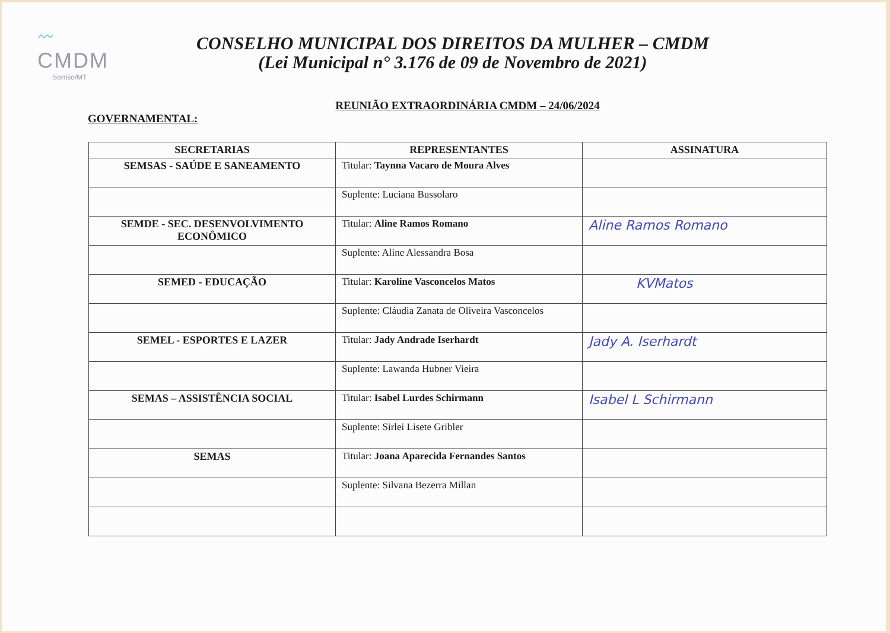〰
CMDM
Sorriso/MT
CONSELHO MUNICIPAL DOS DIREITOS DA MULHER – CMDM
(Lei Municipal n° 3.176 de 09 de Novembro de 2021)
REUNIÃO EXTRAORDINÁRIA CMDM – 24/06/2024
GOVERNAMENTAL:
| SECRETARIAS | REPRESENTANTES | ASSINATURA |
| --- | --- | --- |
| SEMSAS - SAÚDE E SANEAMENTO | Titular: Taynna Vacaro de Moura Alves | |
| | Suplente: Luciana Bussolaro | |
| SEMDE - SEC. DESENVOLVIMENTO ECONÔMICO | Titular: Aline Ramos Romano | Aline Ramos Romano |
| | Suplente: Aline Alessandra Bosa | |
| SEMED - EDUCAÇÃO | Titular: Karoline Vasconcelos Matos | KVMatos |
| | Suplente: Cláudia Zanata de Oliveira Vasconcelos | |
| SEMEL - ESPORTES E LAZER | Titular: Jady Andrade Iserhardt | Jady A. Iserhardt |
| | Suplente: Lawanda Hubner Vieira | |
| SEMAS – ASSISTÊNCIA SOCIAL | Titular: Isabel Lurdes Schirmann | Isabel L Schirmann |
| | Suplente: Sirlei Lisete Gribler | |
| SEMAS | Titular: Joana Aparecida Fernandes Santos | |
| | Suplente: Silvana Bezerra Millan | |